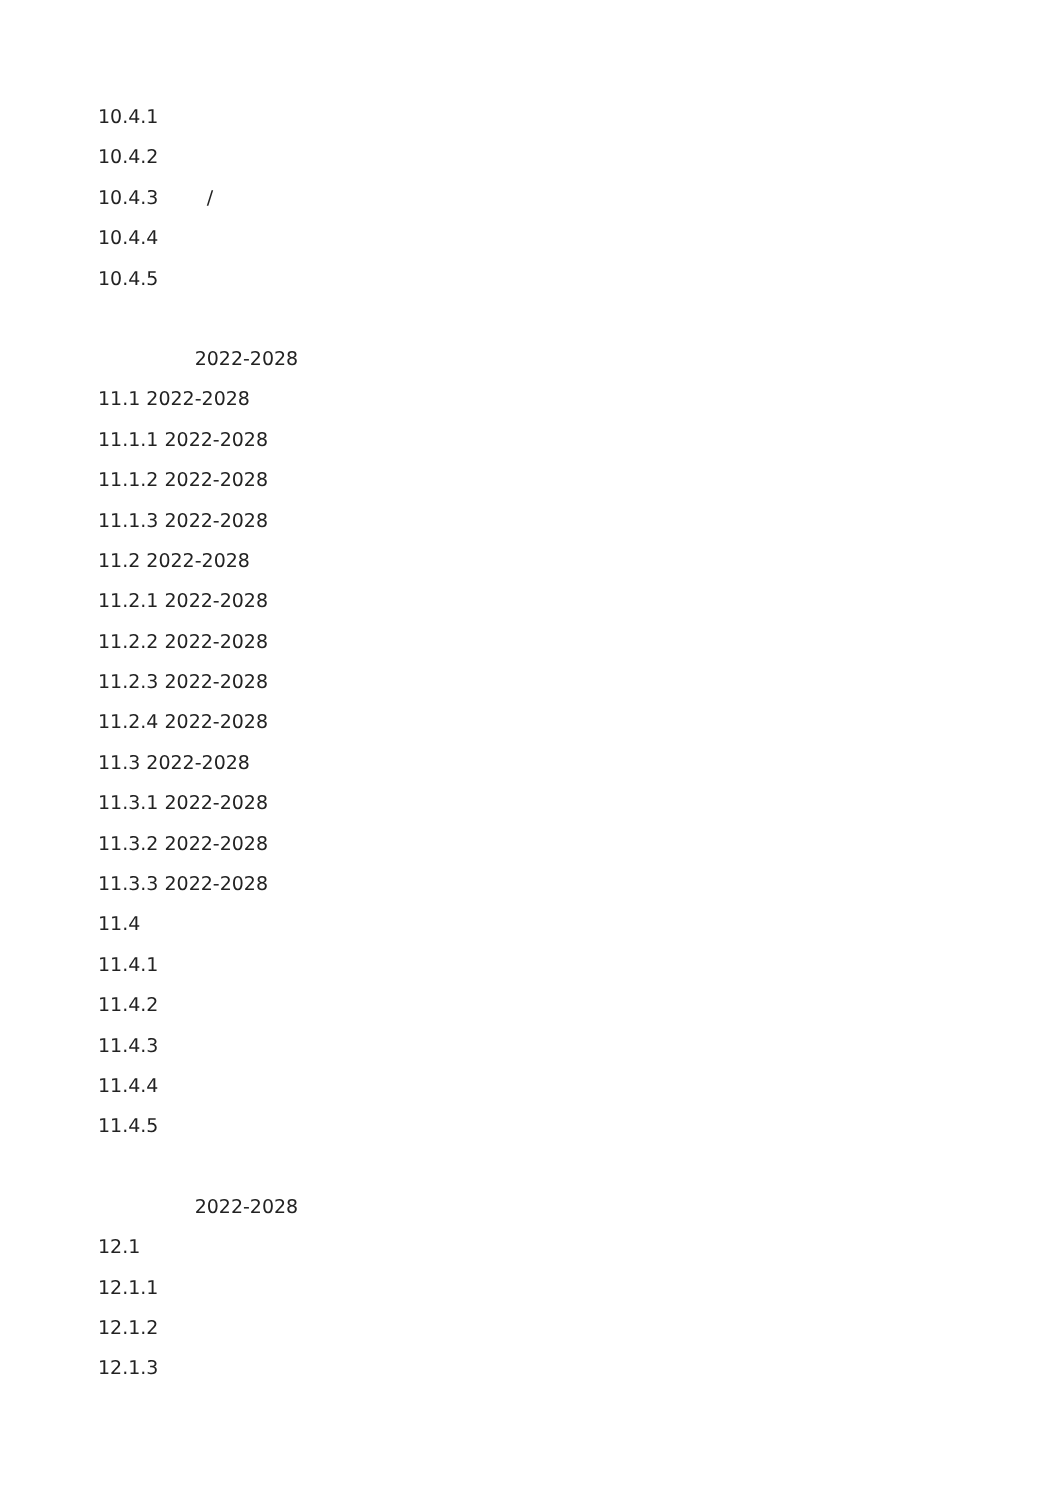10.4.1
10.4.2
10.4.3 /
10.4.4
10.4.5
2022-2028
11.1 2022-2028
11.1.1 2022-2028
11.1.2 2022-2028
11.1.3 2022-2028
11.2 2022-2028
11.2.1 2022-2028
11.2.2 2022-2028
11.2.3 2022-2028
11.2.4 2022-2028
11.3 2022-2028
11.3.1 2022-2028
11.3.2 2022-2028
11.3.3 2022-2028
11.4
11.4.1
11.4.2
11.4.3
11.4.4
11.4.5
2022-2028
12.1
12.1.1
12.1.2
12.1.3